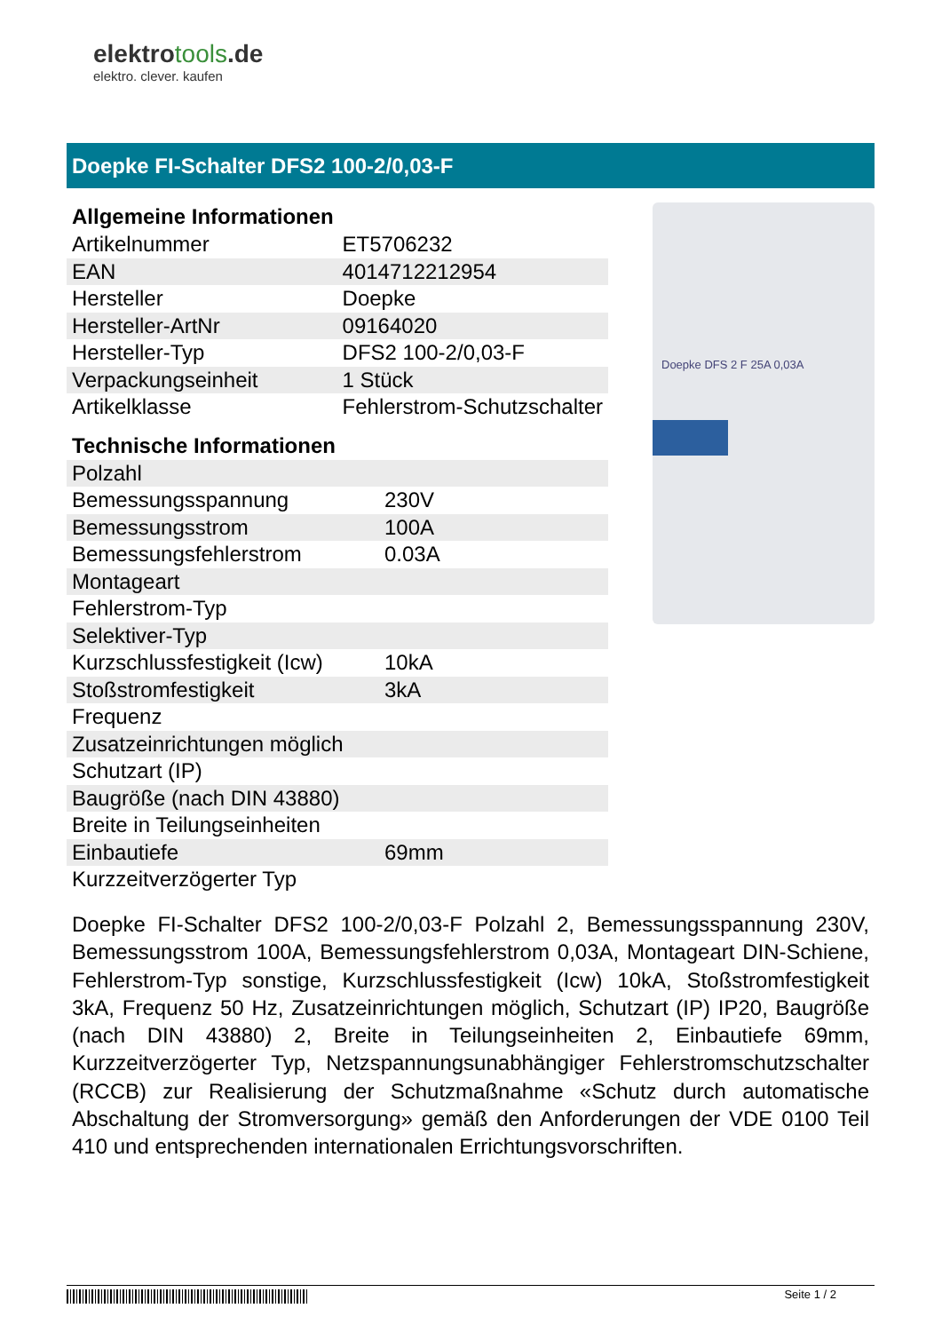elektrotools.de
elektro. clever. kaufen
Doepke FI-Schalter DFS2 100-2/0,03-F
Allgemeine Informationen
| Artikelnummer | ET5706232 |
| EAN | 4014712212954 |
| Hersteller | Doepke |
| Hersteller-ArtNr | 09164020 |
| Hersteller-Typ | DFS2 100-2/0,03-F |
| Verpackungseinheit | 1 Stück |
| Artikelklasse | Fehlerstrom-Schutzschalter |
Technische Informationen
| Polzahl | |
| Bemessungsspannung | 230V |
| Bemessungsstrom | 100A |
| Bemessungsfehlerstrom | 0.03A |
| Montageart | |
| Fehlerstrom-Typ | |
| Selektiver-Typ | |
| Kurzschlussfestigkeit (Icw) | 10kA |
| Stoßstromfestigkeit | 3kA |
| Frequenz | |
| Zusatzeinrichtungen möglich | |
| Schutzart (IP) | |
| Baugröße (nach DIN 43880) | |
| Breite in Teilungseinheiten | |
| Einbautiefe | 69mm |
| Kurzzeitverzögerter Typ | |
Doepke DFS 2 F 25A 0,03A
Doepke FI-Schalter DFS2 100-2/0,03-F Polzahl 2, Bemessungsspannung 230V, Bemessungsstrom 100A, Bemessungsfehlerstrom 0,03A, Montageart DIN-Schiene, Fehlerstrom-Typ sonstige, Kurzschlussfestigkeit (Icw) 10kA, Stoßstromfestigkeit 3kA, Frequenz 50 Hz, Zusatzeinrichtungen möglich, Schutzart (IP) IP20, Baugröße (nach DIN 43880) 2, Breite in Teilungseinheiten 2, Einbautiefe 69mm, Kurzzeitverzögerter Typ, Netzspannungsunabhängiger Fehlerstromschutzschalter (RCCB) zur Realisierung der Schutzmaßnahme «Schutz durch automatische Abschaltung der Stromversorgung» gemäß den Anforderungen der VDE 0100 Teil 410 und entsprechenden internationalen Errichtungsvorschriften.
Seite 1 / 2